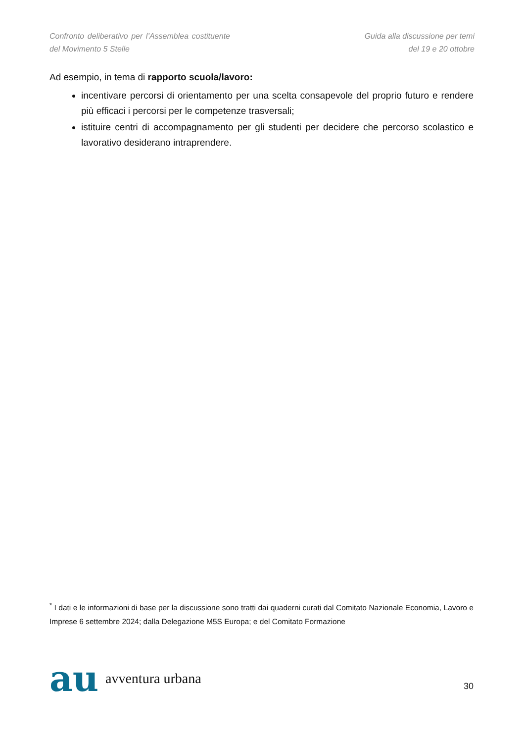Confronto deliberativo per l’Assemblea costituente del Movimento 5 Stelle
Guida alla discussione per temi
del 19 e 20 ottobre
Ad esempio, in tema di rapporto scuola/lavoro:
incentivare percorsi di orientamento per una scelta consapevole del proprio futuro e rendere più efficaci i percorsi per le competenze trasversali;
istituire centri di accompagnamento per gli studenti per decidere che percorso scolastico e lavorativo desiderano intraprendere.
<sup>*</sup> I dati e le informazioni di base per la discussione sono tratti dai quaderni curati dal Comitato Nazionale Economia, Lavoro e Imprese 6 settembre 2024; dalla Delegazione M5S Europa; e del Comitato Formazione
au avventura urbana
30